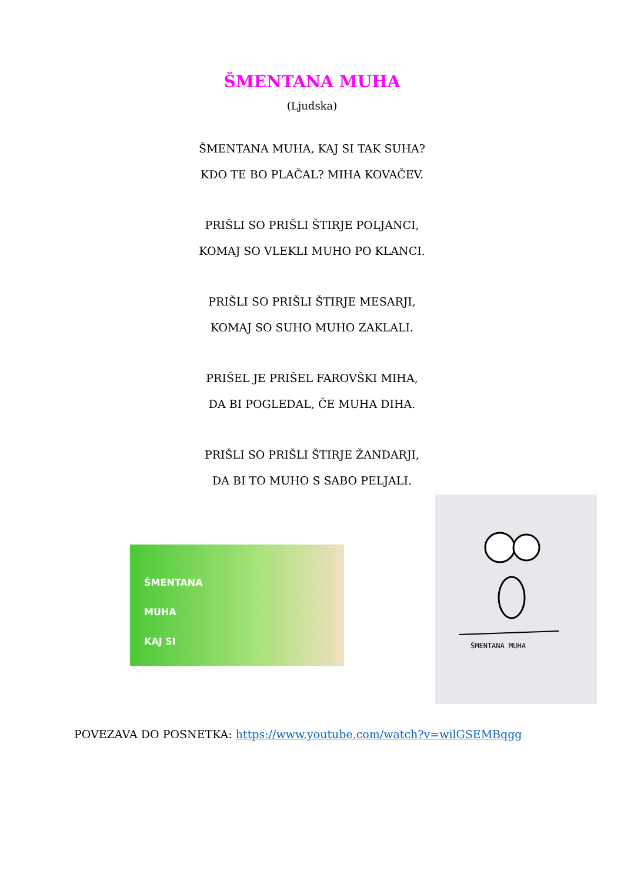ŠMENTANA MUHA
(Ljudska)
ŠMENTANA MUHA, KAJ SI TAK SUHA?
KDO TE BO PLAČAL? MIHA KOVAČEV.
PRIŠLI SO PRIŠLI ŠTIRJE POLJANCI,
KOMAJ SO VLEKLI MUHO PO KLANCI.
PRIŠLI SO PRIŠLI ŠTIRJE MESARJI,
KOMAJ SO SUHO MUHO ZAKLALI.
PRIŠEL JE PRIŠEL FAROVŠKI MIHA,
DA BI POGLEDAL, ČE MUHA DIHA.
PRIŠLI SO PRIŠLI ŠTIRJE ŽANDARJI,
DA BI TO MUHO S SABO PELJALI.
ŠMENTANA
MUHA
KAJ SI
ŠMENTANA MUHA
POVEZAVA DO POSNETKA: https://www.youtube.com/watch?v=wilGSEMBqgg